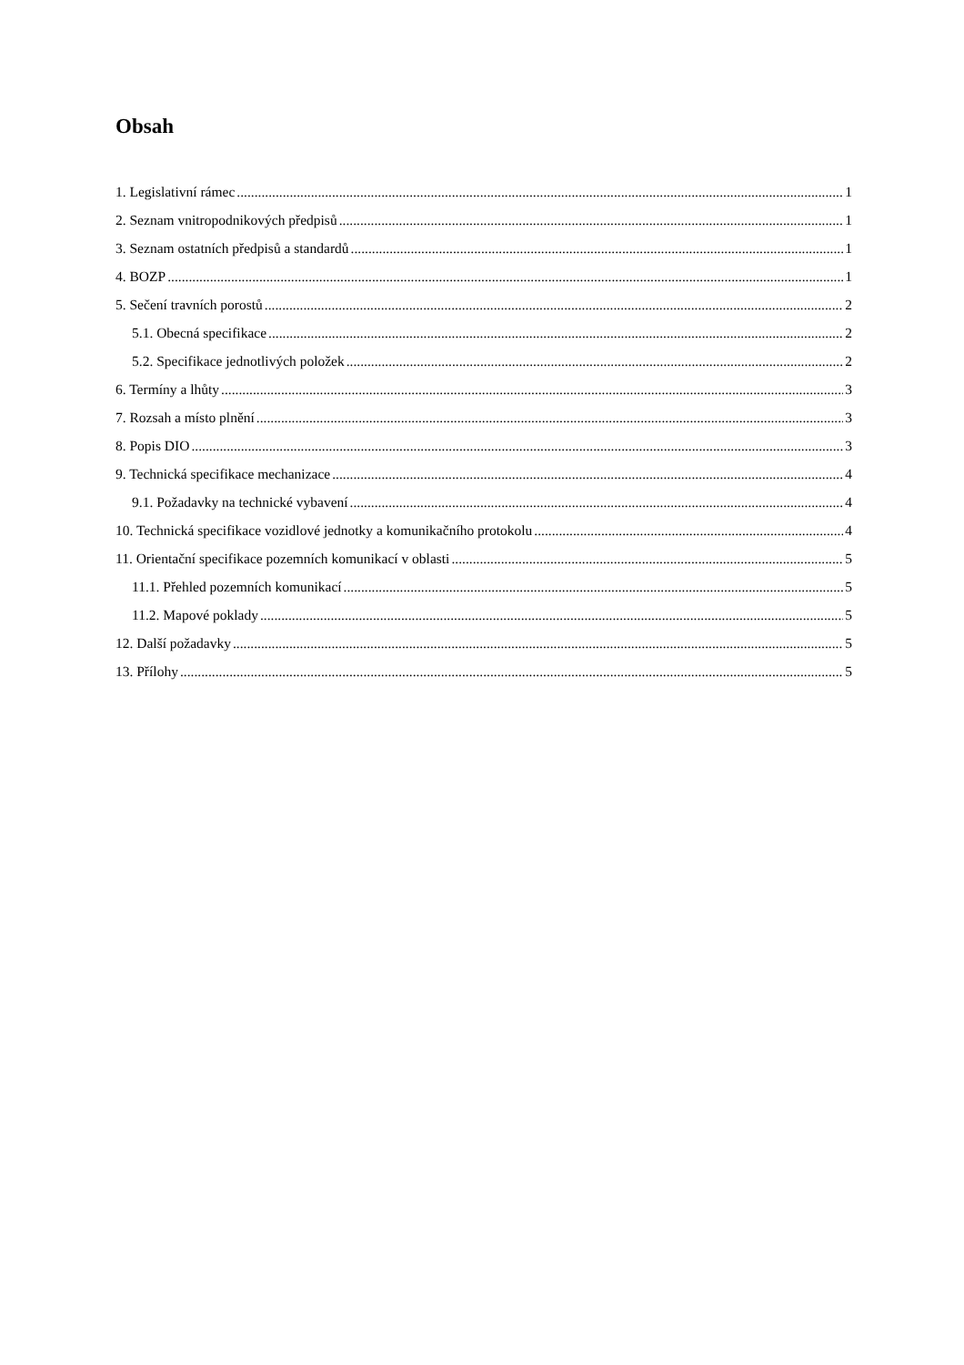Obsah
1. Legislativní rámec 1
2. Seznam vnitropodnikových předpisů 1
3. Seznam ostatních předpisů a standardů 1
4. BOZP 1
5. Sečení travních porostů 2
5.1. Obecná specifikace 2
5.2. Specifikace jednotlivých položek 2
6. Termíny a lhůty 3
7. Rozsah a místo plnění 3
8. Popis DIO 3
9. Technická specifikace mechanizace 4
9.1. Požadavky na technické vybavení 4
10. Technická specifikace vozidlové jednotky a komunikačního protokolu 4
11. Orientační specifikace pozemních komunikací v oblasti 5
11.1. Přehled pozemních komunikací 5
11.2. Mapové poklady 5
12. Další požadavky 5
13. Přílohy 5